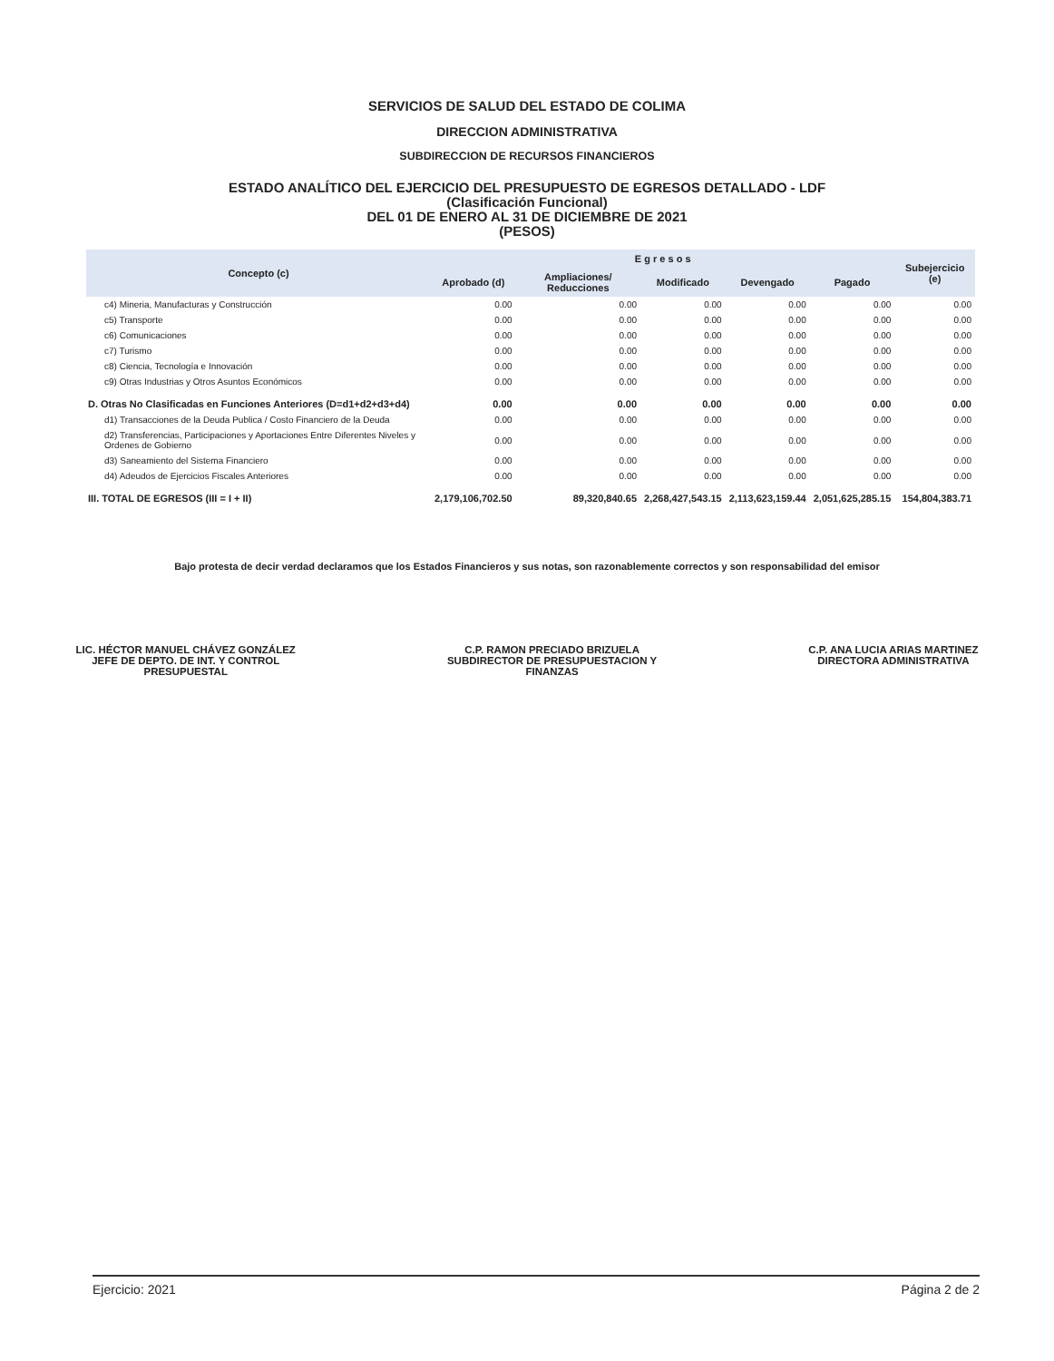SERVICIOS DE SALUD DEL ESTADO DE COLIMA
DIRECCION ADMINISTRATIVA
SUBDIRECCION DE RECURSOS FINANCIEROS
ESTADO ANALÍTICO DEL EJERCICIO DEL PRESUPUESTO DE EGRESOS DETALLADO - LDF
(Clasificación Funcional)
DEL 01 DE ENERO AL 31 DE DICIEMBRE DE 2021
(PESOS)
| Concepto (c) | E g r e s o s | | | | | Subejercicio (e) |
| --- | --- | --- | --- | --- | --- | --- |
| | Aprobado (d) | Ampliaciones/ Reducciones | Modificado | Devengado | Pagado | |
| c4) Mineria, Manufacturas y Construcción | 0.00 | 0.00 | 0.00 | 0.00 | 0.00 | 0.00 |
| c5) Transporte | 0.00 | 0.00 | 0.00 | 0.00 | 0.00 | 0.00 |
| c6) Comunicaciones | 0.00 | 0.00 | 0.00 | 0.00 | 0.00 | 0.00 |
| c7) Turismo | 0.00 | 0.00 | 0.00 | 0.00 | 0.00 | 0.00 |
| c8) Ciencia, Tecnología e Innovación | 0.00 | 0.00 | 0.00 | 0.00 | 0.00 | 0.00 |
| c9) Otras Industrias y Otros Asuntos Económicos | 0.00 | 0.00 | 0.00 | 0.00 | 0.00 | 0.00 |
| D. Otras No Clasificadas en Funciones Anteriores (D=d1+d2+d3+d4) | 0.00 | 0.00 | 0.00 | 0.00 | 0.00 | 0.00 |
| d1) Transacciones de la Deuda Publica / Costo Financiero de la Deuda | 0.00 | 0.00 | 0.00 | 0.00 | 0.00 | 0.00 |
| d2) Transferencias, Participaciones y Aportaciones Entre Diferentes Niveles y Ordenes de Gobierno | 0.00 | 0.00 | 0.00 | 0.00 | 0.00 | 0.00 |
| d3) Saneamiento del Sistema Financiero | 0.00 | 0.00 | 0.00 | 0.00 | 0.00 | 0.00 |
| d4) Adeudos de Ejercicios Fiscales Anteriores | 0.00 | 0.00 | 0.00 | 0.00 | 0.00 | 0.00 |
| III. TOTAL DE EGRESOS (III = I + II) | 2,179,106,702.50 | 89,320,840.65 | 2,268,427,543.15 | 2,113,623,159.44 | 2,051,625,285.15 | 154,804,383.71 |
Bajo protesta de decir verdad declaramos que los Estados Financieros y sus notas, son razonablemente correctos y son responsabilidad del emisor
LIC. HÉCTOR MANUEL CHÁVEZ GONZÁLEZ
JEFE DE DEPTO. DE INT. Y CONTROL
PRESUPUESTAL
C.P. RAMON PRECIADO BRIZUELA
SUBDIRECTOR DE PRESUPUESTACION Y
FINANZAS
C.P. ANA LUCIA ARIAS MARTINEZ
DIRECTORA ADMINISTRATIVA
Ejercicio: 2021 Página 2 de 2